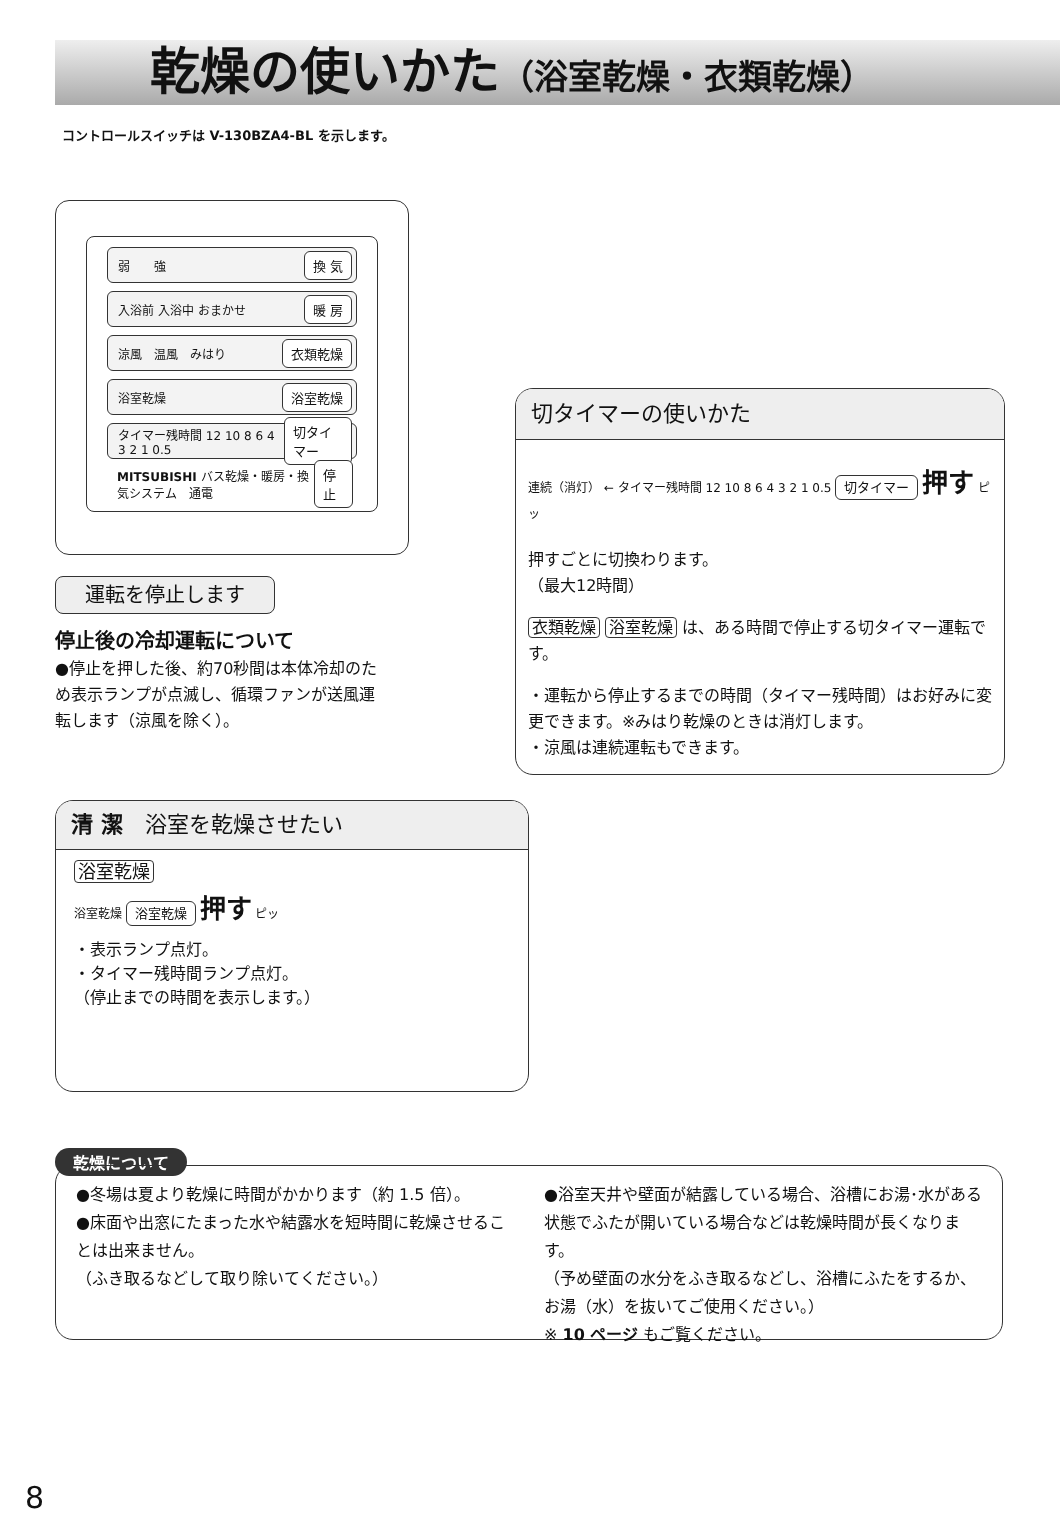乾燥の使いかた（浴室乾燥・衣類乾燥）
コントロールスイッチは V-130BZA4-BL を示します。
弱　　強 換 気
入浴前 入浴中 おまかせ 暖 房
涼風　温風　みはり 衣類乾燥
浴室乾燥 浴室乾燥
タイマー残時間 12 10 8 6 4 3 2 1 0.5 切タイマー
MITSUBISHI バス乾燥・暖房・換気システム　通電 停 止
運転を停止します
停止後の冷却運転について
●停止を押した後、約70秒間は本体冷却のため表示ランプが点滅し、循環ファンが送風運転します（涼風を除く）。
切タイマーの使いかた
連続（消灯） ← タイマー残時間 12 10 8 6 4 3 2 1 0.5 切タイマー 押す ピッ
押すごとに切換わります。
（最大12時間）
衣類乾燥 浴室乾燥 は、ある時間で停止する切タイマー運転です。
・運転から停止するまでの時間（タイマー残時間）はお好みに変更できます。※みはり乾燥のときは消灯します。
・涼風は連続運転もできます。
清 潔　浴室を乾燥させたい
浴室乾燥
浴室乾燥 浴室乾燥 押す ピッ
・表示ランプ点灯。
・タイマー残時間ランプ点灯。
（停止までの時間を表示します。）
乾燥について
●冬場は夏より乾燥に時間がかかります（約 1.5 倍）。
●床面や出窓にたまった水や結露水を短時間に乾燥させることは出来ません。
（ふき取るなどして取り除いてください。）
●浴室天井や壁面が結露している場合、浴槽にお湯･水がある状態でふたが開いている場合などは乾燥時間が長くなります。
（予め壁面の水分をふき取るなどし、浴槽にふたをするか、お湯（水）を抜いてご使用ください。）
※ 10 ページ もご覧ください。
8